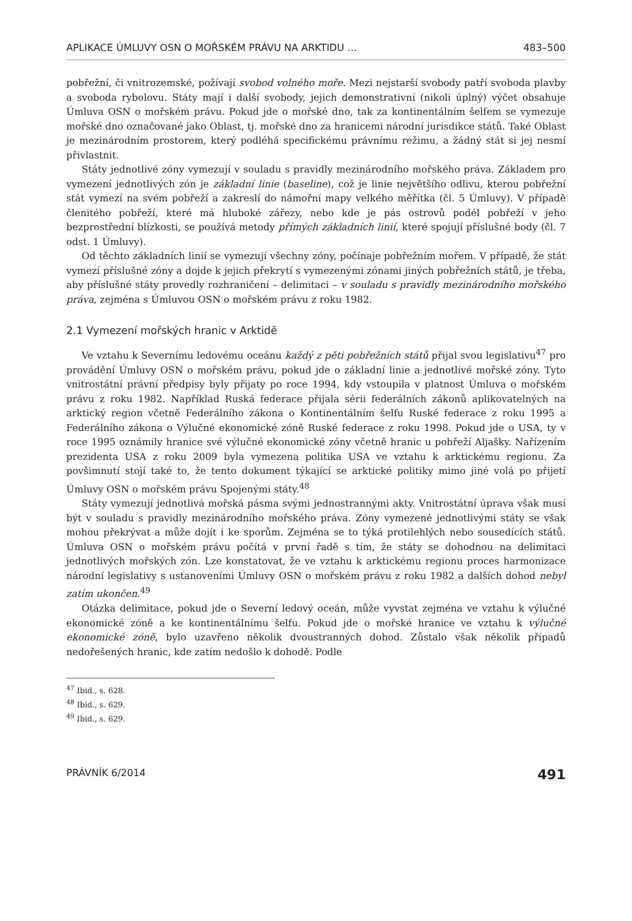APLIKACE ÚMLUVY OSN O MOŘSKÉM PRÁVU NA ARKTIDU … 483–500
pobřežní, či vnitrozemské, požívají svobod volného moře. Mezi nejstarší svobody patří svoboda plavby a svoboda rybolovu. Státy mají i další svobody, jejich demonstrativní (nikoli úplný) výčet obsahuje Úmluva OSN o mořském právu. Pokud jde o mořské dno, tak za kontinentálním šelfem se vymezuje mořské dno označované jako Oblast, tj. mořské dno za hranicemi národní jurisdikce států. Také Oblast je mezinárodním prostorem, který podléhá specifickému právnímu režimu, a žádný stát si jej nesmí přivlastnit.
Státy jednotlivé zóny vymezují v souladu s pravidly mezinárodního mořského práva. Základem pro vymezení jednotlivých zón je základní linie (baseline), což je linie největšího odlivu, kterou pobřežní stát vymezí na svém pobřeží a zakreslí do námořní mapy velkého měřítka (čl. 5 Úmluvy). V případě členitého pobřeží, které má hluboké zářezy, nebo kde je pás ostrovů podél pobřeží v jeho bezprostřední blízkosti, se používá metody přímých základních linií, které spojují příslušné body (čl. 7 odst. 1 Úmluvy).
Od těchto základních linií se vymezují všechny zóny, počínaje pobřežním mořem. V případě, že stát vymezí příslušné zóny a dojde k jejich překrytí s vymezenými zónami jiných pobřežních států, je třeba, aby příslušné státy provedly rozhraničení – delimitaci – v souladu s pravidly mezinárodního mořského práva, zejména s Úmluvou OSN o mořském právu z roku 1982.
2.1 Vymezení mořských hranic v Arktidě
Ve vztahu k Severnímu ledovému oceánu každý z pěti pobřežních států přijal svou legislativu<sup>47</sup> pro provádění Úmluvy OSN o mořském právu, pokud jde o základní linie a jednotlivé mořské zóny. Tyto vnitrostátní právní předpisy byly přijaty po roce 1994, kdy vstoupila v platnost Úmluva o mořském právu z roku 1982. Například Ruská federace přijala sérii federálních zákonů aplikovatelných na arktický region včetně Federálního zákona o Kontinentálním šelfu Ruské federace z roku 1995 a Federálního zákona o Výlučné ekonomické zóně Ruské federace z roku 1998. Pokud jde o USA, ty v roce 1995 oznámily hranice své výlučné ekonomické zóny včetně hranic u pobřeží Aljašky. Nařízením prezidenta USA z roku 2009 byla vymezena politika USA ve vztahu k arktickému regionu. Za povšimnutí stojí také to, že tento dokument týkající se arktické politiky mimo jiné volá po přijetí Úmluvy OSN o mořském právu Spojenými státy.<sup>48</sup>
Státy vymezují jednotlivá mořská pásma svými jednostrannými akty. Vnitrostátní úprava však musí být v souladu s pravidly mezinárodního mořského práva. Zóny vymezené jednotlivými státy se však mohou překrývat a může dojít i ke sporům. Zejména se to týká protilehlých nebo sousedících států. Úmluva OSN o mořském právu počítá v první řadě s tím, že státy se dohodnou na delimitaci jednotlivých mořských zón. Lze konstatovat, že ve vztahu k arktickému regionu proces harmonizace národní legislativy s ustanoveními Úmluvy OSN o mořském právu z roku 1982 a dalších dohod nebyl zatím ukončen.<sup>49</sup>
Otázka delimitace, pokud jde o Severní ledový oceán, může vyvstat zejména ve vztahu k výlučné ekonomické zóně a ke kontinentálnímu šelfu. Pokud jde o mořské hranice ve vztahu k výlučné ekonomické zóně, bylo uzavřeno několik dvoustranných dohod. Zůstalo však několik případů nedořešených hranic, kde zatím nedošlo k dohodě. Podle
<sup>47</sup> Ibid., s. 628.
<sup>48</sup> Ibid., s. 629.
<sup>49</sup> Ibid., s. 629.
PRÁVNÍK 6/2014 491